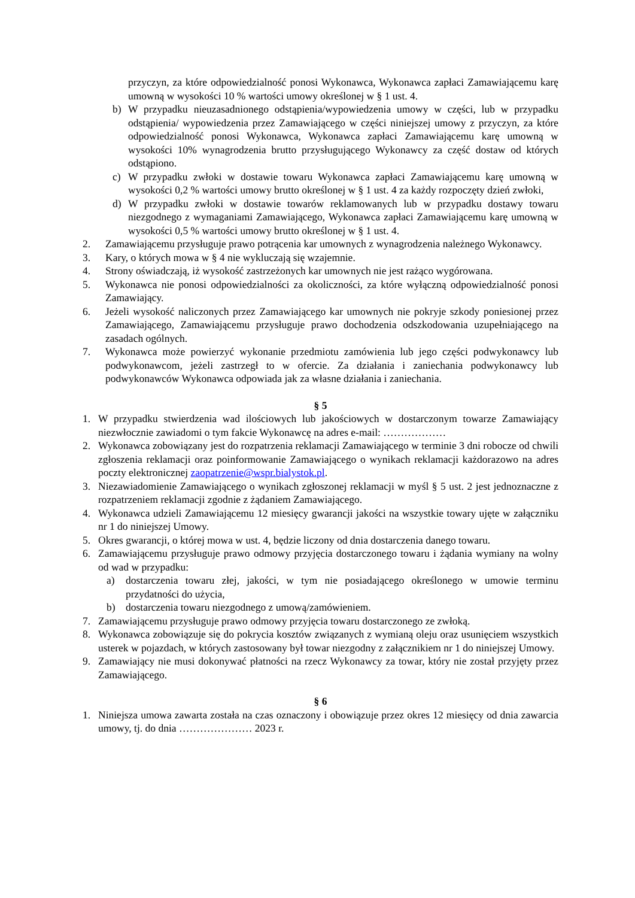przyczyn, za które odpowiedzialność ponosi Wykonawca, Wykonawca zapłaci Zamawiającemu karę umowną w wysokości 10 % wartości umowy określonej w § 1 ust. 4.
b) W przypadku nieuzasadnionego odstąpienia/wypowiedzenia umowy w części, lub w przypadku odstąpienia/ wypowiedzenia przez Zamawiającego w części niniejszej umowy z przyczyn, za które odpowiedzialność ponosi Wykonawca, Wykonawca zapłaci Zamawiającemu karę umowną w wysokości 10% wynagrodzenia brutto przysługującego Wykonawcy za część dostaw od których odstąpiono.
c) W przypadku zwłoki w dostawie towaru Wykonawca zapłaci Zamawiającemu karę umowną w wysokości 0,2 % wartości umowy brutto określonej w § 1 ust. 4 za każdy rozpoczęty dzień zwłoki,
d) W przypadku zwłoki w dostawie towarów reklamowanych lub w przypadku dostawy towaru niezgodnego z wymaganiami Zamawiającego, Wykonawca zapłaci Zamawiającemu karę umowną w wysokości 0,5 % wartości umowy brutto określonej w § 1 ust. 4.
2. Zamawiającemu przysługuje prawo potrącenia kar umownych z wynagrodzenia należnego Wykonawcy.
3. Kary, o których mowa w § 4 nie wykluczają się wzajemnie.
4. Strony oświadczają, iż wysokość zastrzeżonych kar umownych nie jest rażąco wygórowana.
5. Wykonawca nie ponosi odpowiedzialności za okoliczności, za które wyłączną odpowiedzialność ponosi Zamawiający.
6. Jeżeli wysokość naliczonych przez Zamawiającego kar umownych nie pokryje szkody poniesionej przez Zamawiającego, Zamawiającemu przysługuje prawo dochodzenia odszkodowania uzupełniającego na zasadach ogólnych.
7. Wykonawca może powierzyć wykonanie przedmiotu zamówienia lub jego części podwykonawcy lub podwykonawcom, jeżeli zastrzegł to w ofercie. Za działania i zaniechania podwykonawcy lub podwykonawców Wykonawca odpowiada jak za własne działania i zaniechania.
§ 5
1. W przypadku stwierdzenia wad ilościowych lub jakościowych w dostarczonym towarze Zamawiający niezwłocznie zawiadomi o tym fakcie Wykonawcę na adres e-mail: ………………
2. Wykonawca zobowiązany jest do rozpatrzenia reklamacji Zamawiającego w terminie 3 dni robocze od chwili zgłoszenia reklamacji oraz poinformowanie Zamawiającego o wynikach reklamacji każdorazowo na adres poczty elektronicznej zaopatrzenie@wspr.bialystok.pl.
3. Niezawiadomienie Zamawiającego o wynikach zgłoszonej reklamacji w myśl § 5 ust. 2 jest jednoznaczne z rozpatrzeniem reklamacji zgodnie z żądaniem Zamawiającego.
4. Wykonawca udzieli Zamawiającemu 12 miesięcy gwarancji jakości na wszystkie towary ujęte w załączniku nr 1 do niniejszej Umowy.
5. Okres gwarancji, o której mowa w ust. 4, będzie liczony od dnia dostarczenia danego towaru.
6. Zamawiającemu przysługuje prawo odmowy przyjęcia dostarczonego towaru i żądania wymiany na wolny od wad w przypadku:
a) dostarczenia towaru złej, jakości, w tym nie posiadającego określonego w umowie terminu przydatności do użycia,
b) dostarczenia towaru niezgodnego z umową/zamówieniem.
7. Zamawiającemu przysługuje prawo odmowy przyjęcia towaru dostarczonego ze zwłoką.
8. Wykonawca zobowiązuje się do pokrycia kosztów związanych z wymianą oleju oraz usunięciem wszystkich usterek w pojazdach, w których zastosowany był towar niezgodny z załącznikiem nr 1 do niniejszej Umowy.
9. Zamawiający nie musi dokonywać płatności na rzecz Wykonawcy za towar, który nie został przyjęty przez Zamawiającego.
§ 6
1. Niniejsza umowa zawarta została na czas oznaczony i obowiązuje przez okres 12 miesięcy od dnia zawarcia umowy, tj. do dnia ………………… 2023 r.